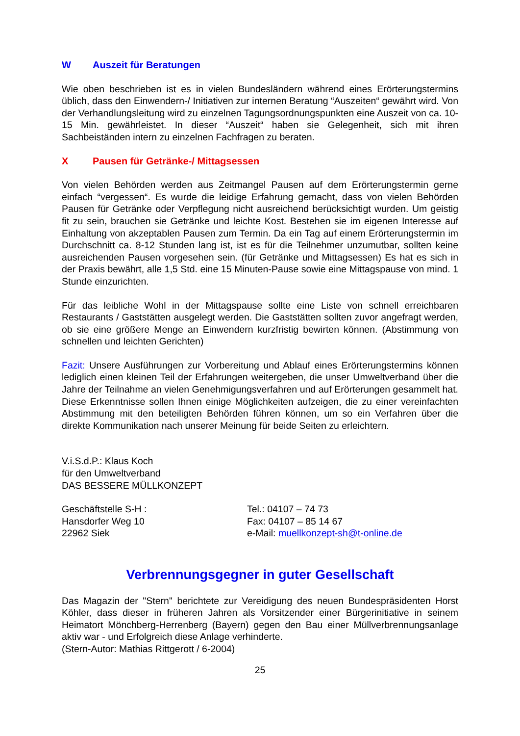W Auszeit für Beratungen
Wie oben beschrieben ist es in vielen Bundesländern während eines Erörterungstermins üblich, dass den Einwendern-/ Initiativen zur internen Beratung “Auszeiten“ gewährt wird. Von der Verhandlungsleitung wird zu einzelnen Tagungsordnungspunkten eine Auszeit von ca. 10-15 Min. gewährleistet. In dieser “Auszeit“ haben sie Gelegenheit, sich mit ihren Sachbeiständen intern zu einzelnen Fachfragen zu beraten.
X Pausen für Getränke-/ Mittagsessen
Von vielen Behörden werden aus Zeitmangel Pausen auf dem Erörterungstermin gerne einfach “vergessen“. Es wurde die leidige Erfahrung gemacht, dass von vielen Behörden Pausen für Getränke oder Verpflegung nicht ausreichend berücksichtigt wurden. Um geistig fit zu sein, brauchen sie Getränke und leichte Kost. Bestehen sie im eigenen Interesse auf Einhaltung von akzeptablen Pausen zum Termin. Da ein Tag auf einem Erörterungstermin im Durchschnitt ca. 8-12 Stunden lang ist, ist es für die Teilnehmer unzumutbar, sollten keine ausreichenden Pausen vorgesehen sein. (für Getränke und Mittagsessen) Es hat es sich in der Praxis bewährt, alle 1,5 Std. eine 15 Minuten-Pause sowie eine Mittagspause von mind. 1 Stunde einzurichten.
Für das leibliche Wohl in der Mittagspause sollte eine Liste von schnell erreichbaren Restaurants / Gaststätten ausgelegt werden. Die Gaststätten sollten zuvor angefragt werden, ob sie eine größere Menge an Einwendern kurzfristig bewirten können. (Abstimmung von schnellen und leichten Gerichten)
Fazit: Unsere Ausführungen zur Vorbereitung und Ablauf eines Erörterungstermins können lediglich einen kleinen Teil der Erfahrungen weitergeben, die unser Umweltverband über die Jahre der Teilnahme an vielen Genehmigungsverfahren und auf Erörterungen gesammelt hat. Diese Erkenntnisse sollen Ihnen einige Möglichkeiten aufzeigen, die zu einer vereinfachten Abstimmung mit den beteiligten Behörden führen können, um so ein Verfahren über die direkte Kommunikation nach unserer Meinung für beide Seiten zu erleichtern.
V.i.S.d.P.: Klaus Koch
für den Umweltverband
DAS BESSERE MÜLLKONZEPT
Geschäftstelle S-H :
Hansdorfer Weg 10
22962 Siek
Tel.: 04107 – 74 73
Fax: 04107 – 85 14 67
e-Mail: muellkonzept-sh@t-online.de
Verbrennungsgegner in guter Gesellschaft
Das Magazin der "Stern" berichtete zur Vereidigung des neuen Bundespräsidenten Horst Köhler, dass dieser in früheren Jahren als Vorsitzender einer Bürgerinitiative in seinem Heimatort Mönchberg-Herrenberg (Bayern) gegen den Bau einer Müllverbrennungsanlage aktiv war - und Erfolgreich diese Anlage verhinderte.
(Stern-Autor: Mathias Rittgerott / 6-2004)
25